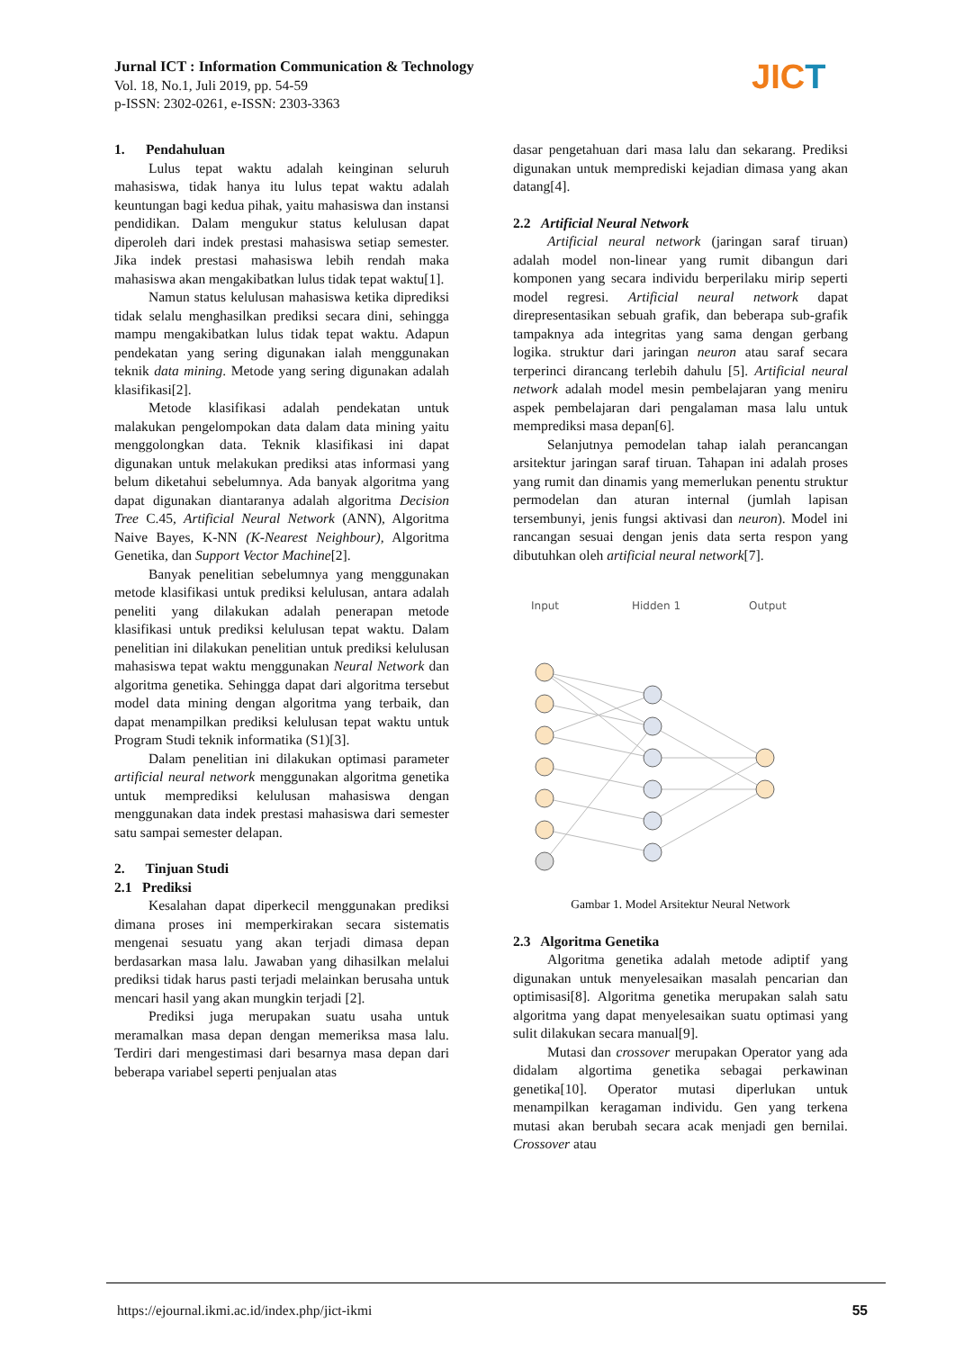Jurnal ICT : Information Communication & Technology
Vol. 18, No.1, Juli 2019, pp. 54-59
p-ISSN: 2302-0261, e-ISSN: 2303-3363
JICT
1. Pendahuluan
Lulus tepat waktu adalah keinginan seluruh mahasiswa, tidak hanya itu lulus tepat waktu adalah keuntungan bagi kedua pihak, yaitu mahasiswa dan instansi pendidikan. Dalam mengukur status kelulusan dapat diperoleh dari indek prestasi mahasiswa setiap semester. Jika indek prestasi mahasiswa lebih rendah maka mahasiswa akan mengakibatkan lulus tidak tepat waktu[1].
Namun status kelulusan mahasiswa ketika diprediksi tidak selalu menghasilkan prediksi secara dini, sehingga mampu mengakibatkan lulus tidak tepat waktu. Adapun pendekatan yang sering digunakan ialah menggunakan teknik data mining. Metode yang sering digunakan adalah klasifikasi[2].
Metode klasifikasi adalah pendekatan untuk malakukan pengelompokan data dalam data mining yaitu menggolongkan data. Teknik klasifikasi ini dapat digunakan untuk melakukan prediksi atas informasi yang belum diketahui sebelumnya. Ada banyak algoritma yang dapat digunakan diantaranya adalah algoritma Decision Tree C.45, Artificial Neural Network (ANN), Algoritma Naive Bayes, K-NN (K-Nearest Neighbour), Algoritma Genetika, dan Support Vector Machine[2].
Banyak penelitian sebelumnya yang menggunakan metode klasifikasi untuk prediksi kelulusan, antara adalah peneliti yang dilakukan adalah penerapan metode klasifikasi untuk prediksi kelulusan tepat waktu. Dalam penelitian ini dilakukan penelitian untuk prediksi kelulusan mahasiswa tepat waktu menggunakan Neural Network dan algoritma genetika. Sehingga dapat dari algoritma tersebut model data mining dengan algoritma yang terbaik, dan dapat menampilkan prediksi kelulusan tepat waktu untuk Program Studi teknik informatika (S1)[3].
Dalam penelitian ini dilakukan optimasi parameter artificial neural network menggunakan algoritma genetika untuk memprediksi kelulusan mahasiswa dengan menggunakan data indek prestasi mahasiswa dari semester satu sampai semester delapan.
2. Tinjuan Studi
2.1 Prediksi
Kesalahan dapat diperkecil menggunakan prediksi dimana proses ini memperkirakan secara sistematis mengenai sesuatu yang akan terjadi dimasa depan berdasarkan masa lalu. Jawaban yang dihasilkan melalui prediksi tidak harus pasti terjadi melainkan berusaha untuk mencari hasil yang akan mungkin terjadi [2].
Prediksi juga merupakan suatu usaha untuk meramalkan masa depan dengan memeriksa masa lalu. Terdiri dari mengestimasi dari besarnya masa depan dari beberapa variabel seperti penjualan atas
dasar pengetahuan dari masa lalu dan sekarang. Prediksi digunakan untuk memprediski kejadian dimasa yang akan datang[4].
2.2 Artificial Neural Network
Artificial neural network (jaringan saraf tiruan) adalah model non-linear yang rumit dibangun dari komponen yang secara individu berperilaku mirip seperti model regresi. Artificial neural network dapat direpresentasikan sebuah grafik, dan beberapa sub-grafik tampaknya ada integritas yang sama dengan gerbang logika. struktur dari jaringan neuron atau saraf secara terperinci dirancang terlebih dahulu [5]. Artificial neural network adalah model mesin pembelajaran yang meniru aspek pembelajaran dari pengalaman masa lalu untuk memprediksi masa depan[6].
Selanjutnya pemodelan tahap ialah perancangan arsitektur jaringan saraf tiruan. Tahapan ini adalah proses yang rumit dan dinamis yang memerlukan penentu struktur permodelan dan aturan internal (jumlah lapisan tersembunyi, jenis fungsi aktivasi dan neuron). Model ini rancangan sesuai dengan jenis data serta respon yang dibutuhkan oleh artificial neural network[7].
Input
Hidden 1
Output
Gambar 1. Model Arsitektur Neural Network
2.3 Algoritma Genetika
Algoritma genetika adalah metode adiptif yang digunakan untuk menyelesaikan masalah pencarian dan optimisasi[8]. Algoritma genetika merupakan salah satu algoritma yang dapat menyelesaikan suatu optimasi yang sulit dilakukan secara manual[9].
Mutasi dan crossover merupakan Operator yang ada didalam algortima genetika sebagai perkawinan genetika[10]. Operator mutasi diperlukan untuk menampilkan keragaman individu. Gen yang terkena mutasi akan berubah secara acak menjadi gen bernilai. Crossover atau
https://ejournal.ikmi.ac.id/index.php/jict-ikmi 55